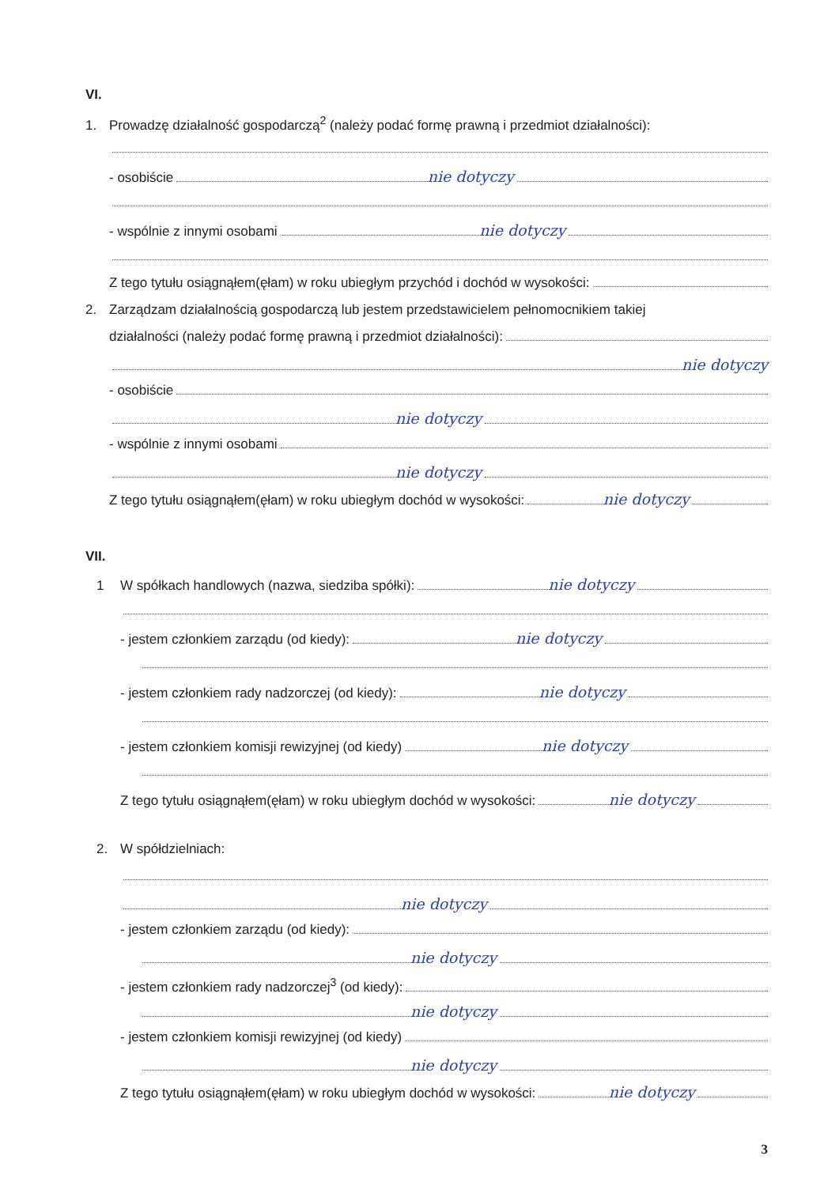VI.
1. Prowadzę działalność gospodarczą<sup>2</sup> (należy podać formę prawną i przedmiot działalności):
- osobiście nie dotyczy
- wspólnie z innymi osobami nie dotyczy
Z tego tytułu osiągnąłem(ęłam) w roku ubiegłym przychód i dochód w wysokości:
2. Zarządzam działalnością gospodarczą lub jestem przedstawicielem pełnomocnikiem takiej
działalności (należy podać formę prawną i przedmiot działalności):
nie dotyczy
- osobiście
nie dotyczy
- wspólnie z innymi osobami
nie dotyczy
Z tego tytułu osiągnąłem(ęłam) w roku ubiegłym dochód w wysokości: nie dotyczy
VII.
1 W spółkach handlowych (nazwa, siedziba spółki): nie dotyczy
- jestem członkiem zarządu (od kiedy): nie dotyczy
- jestem członkiem rady nadzorczej (od kiedy): nie dotyczy
- jestem członkiem komisji rewizyjnej (od kiedy) nie dotyczy
Z tego tytułu osiągnąłem(ęłam) w roku ubiegłym dochód w wysokości: nie dotyczy
2. W spółdzielniach:
nie dotyczy
- jestem członkiem zarządu (od kiedy):
nie dotyczy
- jestem członkiem rady nadzorczej<sup>3</sup> (od kiedy):
nie dotyczy
- jestem członkiem komisji rewizyjnej (od kiedy)
nie dotyczy
Z tego tytułu osiągnąłem(ęłam) w roku ubiegłym dochód w wysokości: nie dotyczy
3